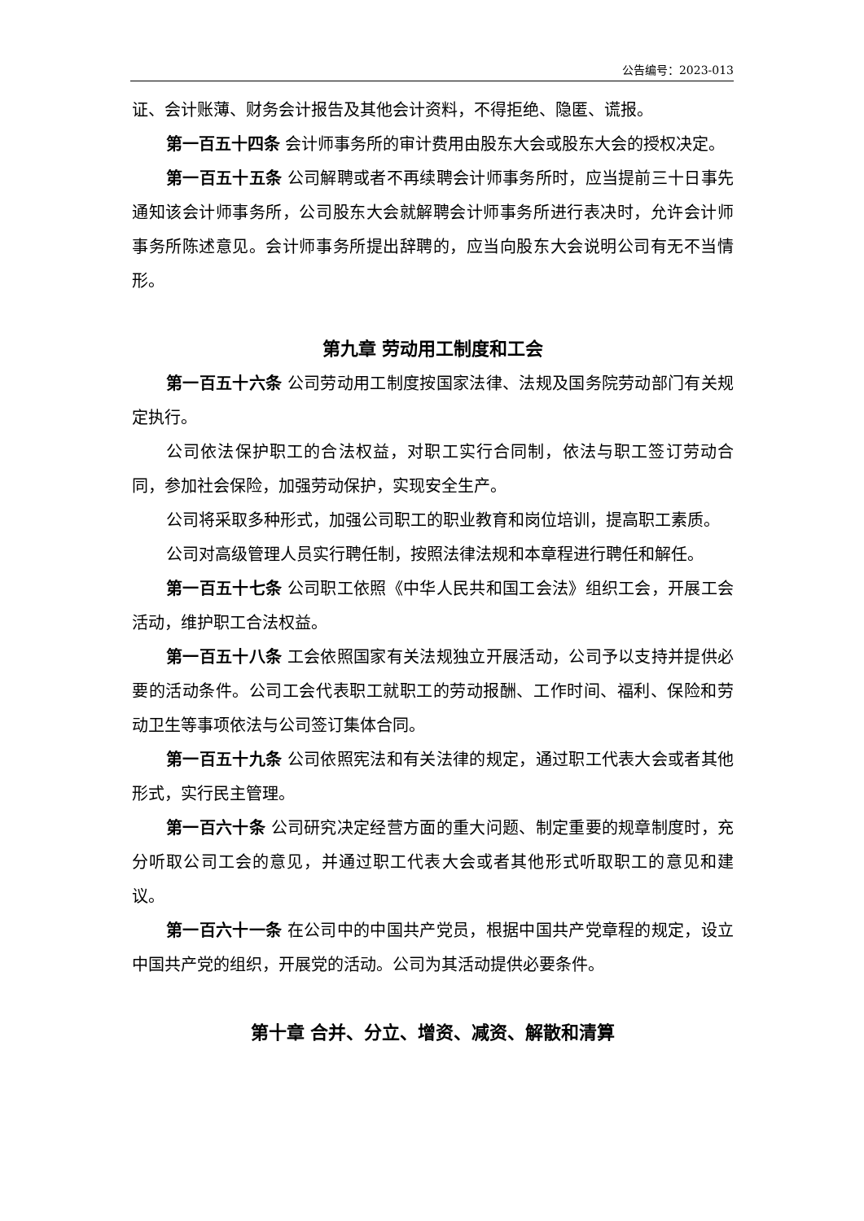公告编号：2023-013
证、会计账薄、财务会计报告及其他会计资料，不得拒绝、隐匿、谎报。
第一百五十四条 会计师事务所的审计费用由股东大会或股东大会的授权决定。
第一百五十五条 公司解聘或者不再续聘会计师事务所时，应当提前三十日事先通知该会计师事务所，公司股东大会就解聘会计师事务所进行表决时，允许会计师事务所陈述意见。会计师事务所提出辞聘的，应当向股东大会说明公司有无不当情形。
第九章 劳动用工制度和工会
第一百五十六条 公司劳动用工制度按国家法律、法规及国务院劳动部门有关规定执行。
公司依法保护职工的合法权益，对职工实行合同制，依法与职工签订劳动合同，参加社会保险，加强劳动保护，实现安全生产。
公司将采取多种形式，加强公司职工的职业教育和岗位培训，提高职工素质。
公司对高级管理人员实行聘任制，按照法律法规和本章程进行聘任和解任。
第一百五十七条 公司职工依照《中华人民共和国工会法》组织工会，开展工会活动，维护职工合法权益。
第一百五十八条 工会依照国家有关法规独立开展活动，公司予以支持并提供必要的活动条件。公司工会代表职工就职工的劳动报酬、工作时间、福利、保险和劳动卫生等事项依法与公司签订集体合同。
第一百五十九条 公司依照宪法和有关法律的规定，通过职工代表大会或者其他形式，实行民主管理。
第一百六十条 公司研究决定经营方面的重大问题、制定重要的规章制度时，充分听取公司工会的意见，并通过职工代表大会或者其他形式听取职工的意见和建议。
第一百六十一条 在公司中的中国共产党员，根据中国共产党章程的规定，设立中国共产党的组织，开展党的活动。公司为其活动提供必要条件。
第十章 合并、分立、增资、减资、解散和清算